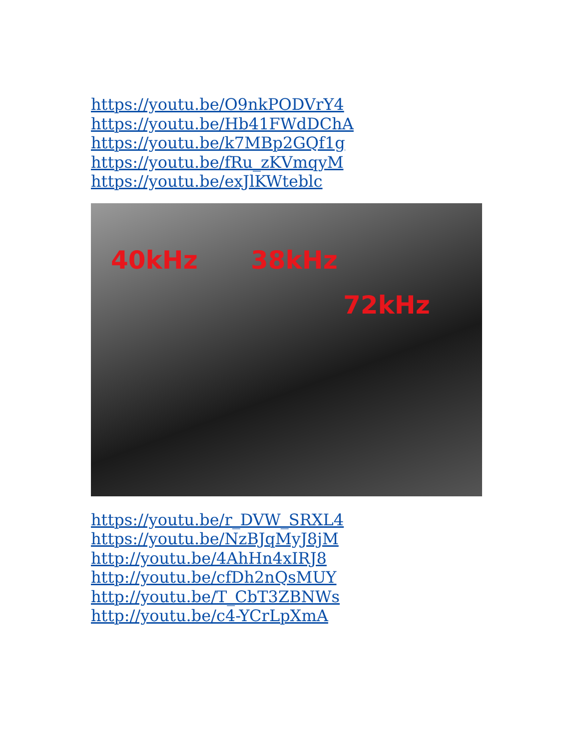https://youtu.be/O9nkPODVrY4
https://youtu.be/Hb41FWdDChA
https://youtu.be/k7MBp2GQf1g
https://youtu.be/fRu_zKVmqyM
https://youtu.be/exJlKWteblc
40kHz 38kHz
72kHz
https://youtu.be/r_DVW_SRXL4
https://youtu.be/NzBJqMyJ8jM
http://youtu.be/4AhHn4xIRJ8
http://youtu.be/cfDh2nQsMUY
http://youtu.be/T_CbT3ZBNWs
http://youtu.be/c4-YCrLpXmA